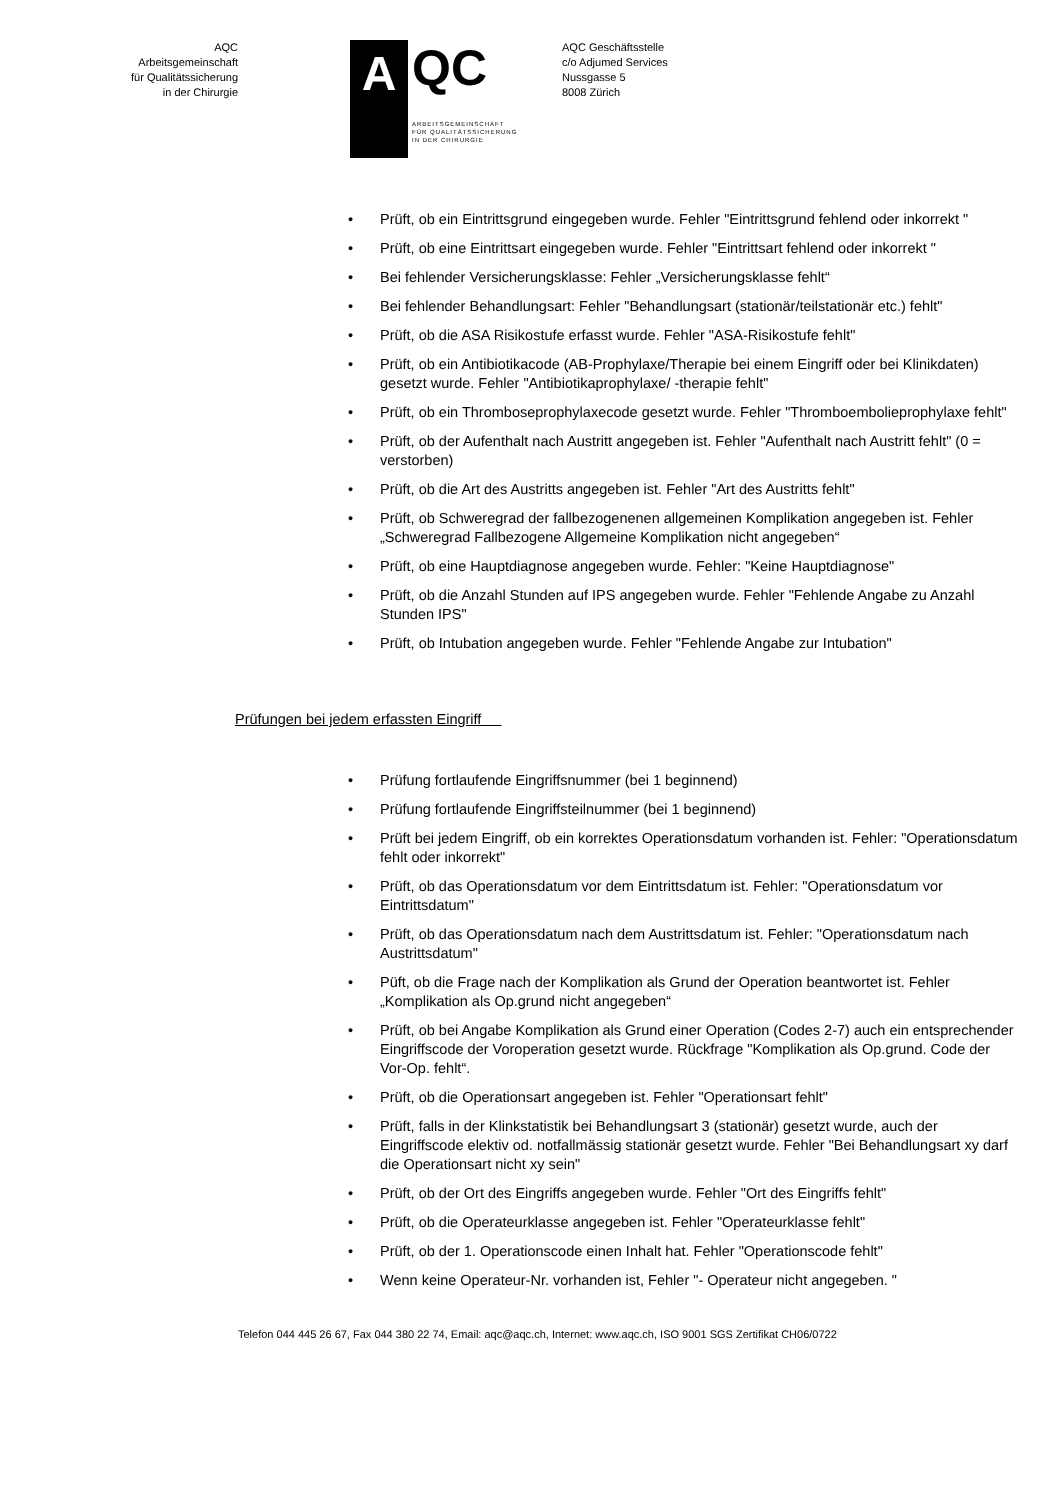AQC
Arbeitsgemeinschaft
für Qualitätssicherung
in der Chirurgie
A
QC
ARBEITSGEMEINSCHAFT
FÜR QUALITÄTSSICHERUNG
IN DER CHIRURGIE
AQC Geschäftsstelle
c/o Adjumed Services
Nussgasse 5
8008 Zürich
• Prüft, ob ein Eintrittsgrund eingegeben wurde. Fehler "Eintrittsgrund fehlend oder inkorrekt "
• Prüft, ob eine Eintrittsart eingegeben wurde. Fehler "Eintrittsart fehlend oder inkorrekt "
• Bei fehlender Versicherungsklasse: Fehler „Versicherungsklasse fehlt“
• Bei fehlender Behandlungsart: Fehler "Behandlungsart (stationär/teilstationär etc.) fehlt"
• Prüft, ob die ASA Risikostufe erfasst wurde. Fehler "ASA-Risikostufe fehlt"
• Prüft, ob ein Antibiotikacode (AB-Prophylaxe/Therapie bei einem Eingriff oder bei Klinikdaten) gesetzt wurde. Fehler "Antibiotikaprophylaxe/ -therapie fehlt"
• Prüft, ob ein Thromboseprophylaxecode gesetzt wurde. Fehler "Thromboembolieprophylaxe fehlt"
• Prüft, ob der Aufenthalt nach Austritt angegeben ist. Fehler "Aufenthalt nach Austritt fehlt" (0 = verstorben)
• Prüft, ob die Art des Austritts angegeben ist. Fehler "Art des Austritts fehlt"
• Prüft, ob Schweregrad der fallbezogenenen allgemeinen Komplikation angegeben ist. Fehler „Schweregrad Fallbezogene Allgemeine Komplikation nicht angegeben“
• Prüft, ob eine Hauptdiagnose angegeben wurde. Fehler: "Keine Hauptdiagnose"
• Prüft, ob die Anzahl Stunden auf IPS angegeben wurde. Fehler "Fehlende Angabe zu Anzahl Stunden IPS"
• Prüft, ob Intubation angegeben wurde. Fehler "Fehlende Angabe zur Intubation"
Prüfungen bei jedem erfassten Eingriff
• Prüfung fortlaufende Eingriffsnummer (bei 1 beginnend)
• Prüfung fortlaufende Eingriffsteilnummer (bei 1 beginnend)
• Prüft bei jedem Eingriff, ob ein korrektes Operationsdatum vorhanden ist. Fehler: "Operationsdatum fehlt oder inkorrekt"
• Prüft, ob das Operationsdatum vor dem Eintrittsdatum ist. Fehler: "Operationsdatum vor Eintrittsdatum"
• Prüft, ob das Operationsdatum nach dem Austrittsdatum ist. Fehler: "Operationsdatum nach Austrittsdatum"
• Püft, ob die Frage nach der Komplikation als Grund der Operation beantwortet ist. Fehler „Komplikation als Op.grund nicht angegeben“
• Prüft, ob bei Angabe Komplikation als Grund einer Operation (Codes 2-7) auch ein entsprechender Eingriffscode der Voroperation gesetzt wurde. Rückfrage "Komplikation als Op.grund. Code der Vor-Op. fehlt“.
• Prüft, ob die Operationsart angegeben ist. Fehler "Operationsart fehlt"
• Prüft, falls in der Klinkstatistik bei Behandlungsart 3 (stationär) gesetzt wurde, auch der Eingriffscode elektiv od. notfallmässig stationär gesetzt wurde. Fehler "Bei Behandlungsart xy darf die Operationsart nicht xy sein"
• Prüft, ob der Ort des Eingriffs angegeben wurde. Fehler "Ort des Eingriffs fehlt"
• Prüft, ob die Operateurklasse angegeben ist. Fehler "Operateurklasse fehlt"
• Prüft, ob der 1. Operationscode einen Inhalt hat. Fehler "Operationscode fehlt"
• Wenn keine Operateur-Nr. vorhanden ist, Fehler "- Operateur nicht angegeben. "
Telefon 044 445 26 67, Fax 044 380 22 74, Email: aqc@aqc.ch, Internet: www.aqc.ch, ISO 9001 SGS Zertifikat CH06/0722